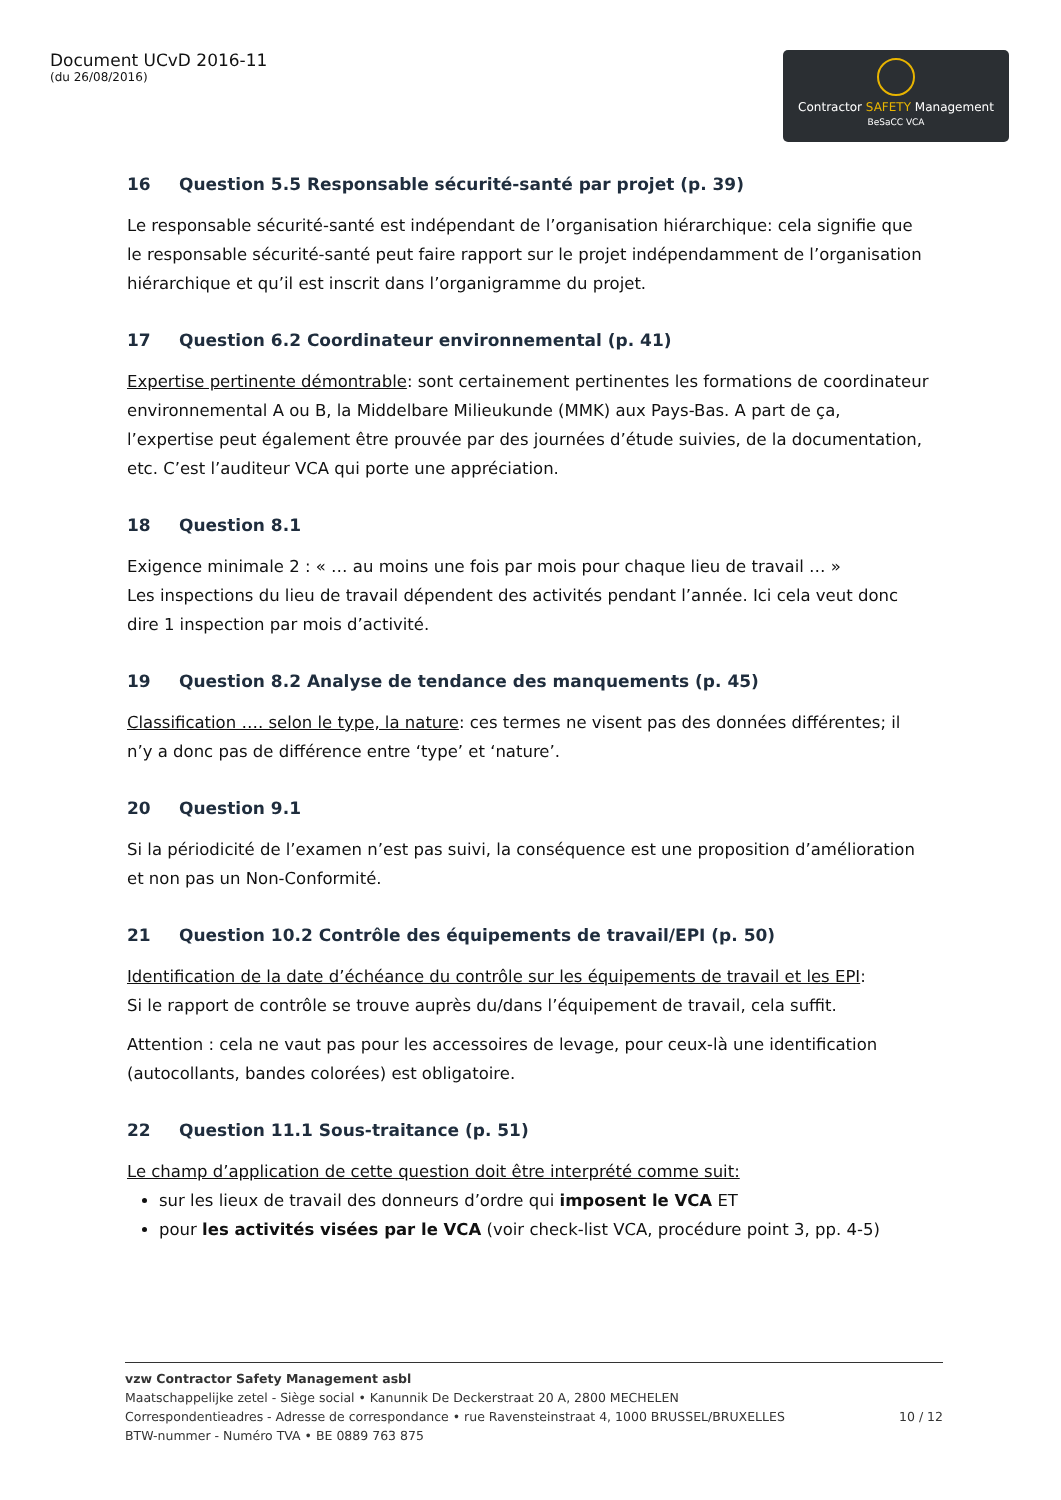Document UCvD 2016-11
(du 26/08/2016)
Contractor SAFETY Management
BeSaCC VCA
16 Question 5.5 Responsable sécurité-santé par projet (p. 39)
Le responsable sécurité-santé est indépendant de l’organisation hiérarchique: cela signifie que le responsable sécurité-santé peut faire rapport sur le projet indépendamment de l’organisation hiérarchique et qu’il est inscrit dans l’organigramme du projet.
17 Question 6.2 Coordinateur environnemental (p. 41)
Expertise pertinente démontrable: sont certainement pertinentes les formations de coordinateur environnemental A ou B, la Middelbare Milieukunde (MMK) aux Pays-Bas. A part de ça, l’expertise peut également être prouvée par des journées d’étude suivies, de la documentation, etc. C’est l’auditeur VCA qui porte une appréciation.
18 Question 8.1
Exigence minimale 2 : « … au moins une fois par mois pour chaque lieu de travail … »
Les inspections du lieu de travail dépendent des activités pendant l’année. Ici cela veut donc dire 1 inspection par mois d’activité.
19 Question 8.2 Analyse de tendance des manquements (p. 45)
Classification …. selon le type, la nature: ces termes ne visent pas des données différentes; il n’y a donc pas de différence entre ‘type’ et ‘nature’.
20 Question 9.1
Si la périodicité de l’examen n’est pas suivi, la conséquence est une proposition d’amélioration et non pas un Non-Conformité.
21 Question 10.2 Contrôle des équipements de travail/EPI (p. 50)
Identification de la date d’échéance du contrôle sur les équipements de travail et les EPI:
Si le rapport de contrôle se trouve auprès du/dans l’équipement de travail, cela suffit.
Attention : cela ne vaut pas pour les accessoires de levage, pour ceux-là une identification (autocollants, bandes colorées) est obligatoire.
22 Question 11.1 Sous-traitance (p. 51)
Le champ d’application de cette question doit être interprété comme suit:
sur les lieux de travail des donneurs d’ordre qui imposent le VCA ET
pour les activités visées par le VCA (voir check-list VCA, procédure point 3, pp. 4-5)
vzw Contractor Safety Management asbl
Maatschappelijke zetel - Siège social • Kanunnik De Deckerstraat 20 A, 2800 MECHELEN
Correspondentieadres - Adresse de correspondance • rue Ravensteinstraat 4, 1000 BRUSSEL/BRUXELLES 10 / 12
BTW-nummer - Numéro TVA • BE 0889 763 875